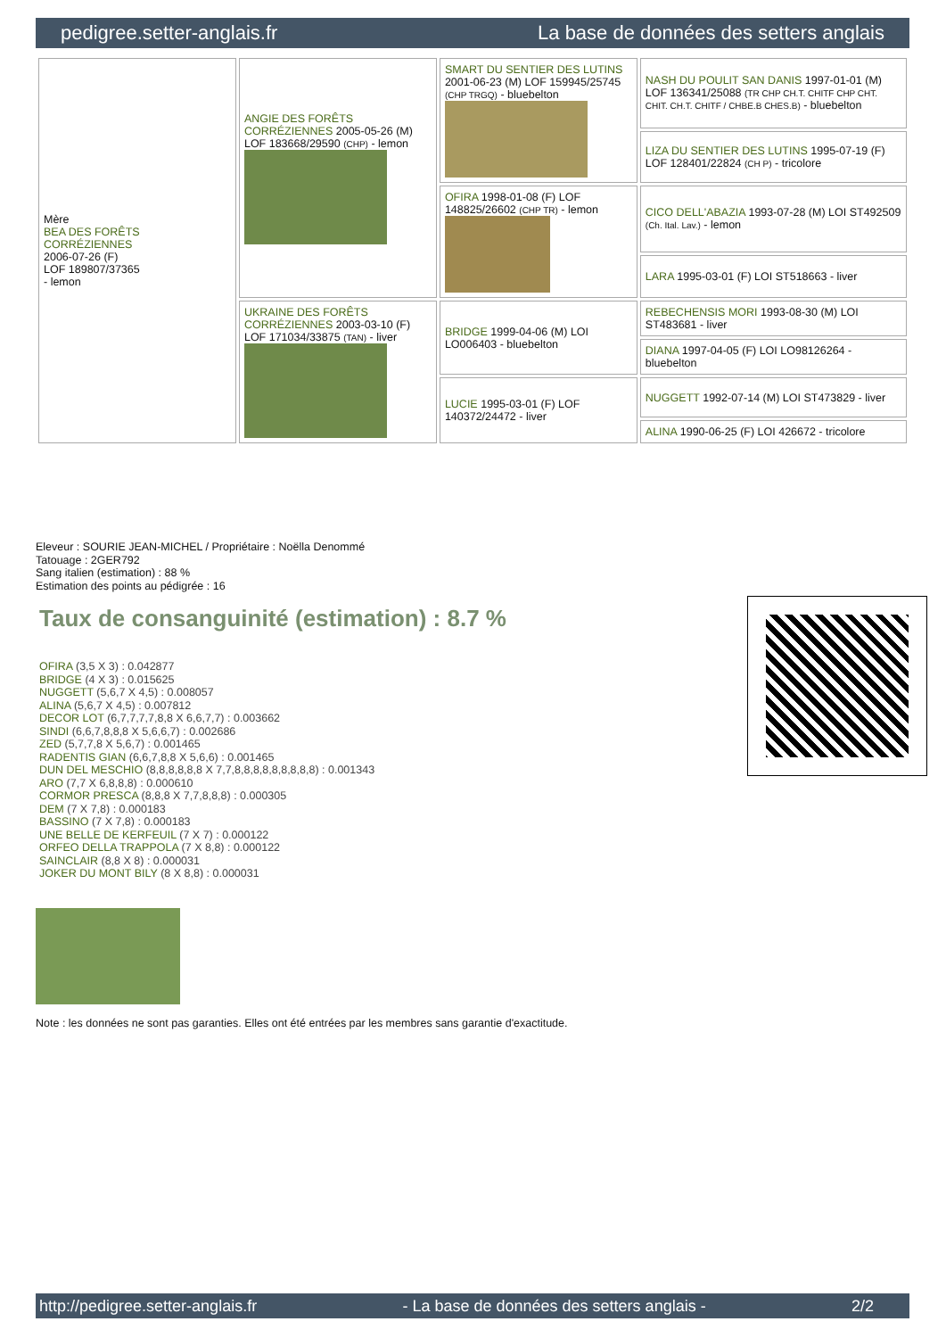pedigree.setter-anglais.fr La base de données des setters anglais
| Mère BEA DES FORÊTS CORRÉZIENNES 2006-07-26 (F) LOF 189807/37365 - lemon | ANGIE DES FORÊTS CORRÉZIENNES 2005-05-26 (M) LOF 183668/29590 (CHP) - lemon | SMART DU SENTIER DES LUTINS 2001-06-23 (M) LOF 159945/25745 (CHP TRGQ) - bluebelton | NASH DU POULIT SAN DANIS 1997-01-01 (M) LOF 136341/25088 (TR CHP CH.T. CHITF CHP CHT. CHIT. CH.T. CHITF / CHBE.B CHES.B) - bluebelton |
| | | | LIZA DU SENTIER DES LUTINS 1995-07-19 (F) LOF 128401/22824 (CH P) - tricolore |
| | | OFIRA 1998-01-08 (F) LOF 148825/26602 (CHP TR) - lemon | CICO DELL'ABAZIA 1993-07-28 (M) LOI ST492509 (Ch. Ital. Lav.) - lemon |
| | | | LARA 1995-03-01 (F) LOI ST518663 - liver |
| | UKRAINE DES FORÊTS CORRÉZIENNES 2003-03-10 (F) LOF 171034/33875 (TAN) - liver | BRIDGE 1999-04-06 (M) LOI LO006403 - bluebelton | REBECHENSIS MORI 1993-08-30 (M) LOI ST483681 - liver |
| | | | DIANA 1997-04-05 (F) LOI LO98126264 - bluebelton |
| | | LUCIE 1995-03-01 (F) LOF 140372/24472 - liver | NUGGETT 1992-07-14 (M) LOI ST473829 - liver |
| | | | ALINA 1990-06-25 (F) LOI 426672 - tricolore |
Eleveur : SOURIE JEAN-MICHEL / Propriétaire : Noëlla Denommé
Tatouage : 2GER792
Sang italien (estimation) : 88 %
Estimation des points au pédigrée : 16
Taux de consanguinité (estimation) : 8.7 %
OFIRA (3,5 X 3) : 0.042877
BRIDGE (4 X 3) : 0.015625
NUGGETT (5,6,7 X 4,5) : 0.008057
ALINA (5,6,7 X 4,5) : 0.007812
DECOR LOT (6,7,7,7,7,8,8 X 6,6,7,7) : 0.003662
SINDI (6,6,7,8,8,8 X 5,6,6,7) : 0.002686
ZED (5,7,7,8 X 5,6,7) : 0.001465
RADENTIS GIAN (6,6,7,8,8 X 5,6,6) : 0.001465
DUN DEL MESCHIO (8,8,8,8,8,8 X 7,7,8,8,8,8,8,8,8,8,8) : 0.001343
ARO (7,7 X 6,8,8,8) : 0.000610
CORMOR PRESCA (8,8,8 X 7,7,8,8,8) : 0.000305
DEM (7 X 7,8) : 0.000183
BASSINO (7 X 7,8) : 0.000183
UNE BELLE DE KERFEUIL (7 X 7) : 0.000122
ORFEO DELLA TRAPPOLA (7 X 8,8) : 0.000122
SAINCLAIR (8,8 X 8) : 0.000031
JOKER DU MONT BILY (8 X 8,8) : 0.000031
Note : les données ne sont pas garanties. Elles ont été entrées par les membres sans garantie d'exactitude.
http://pedigree.setter-anglais.fr - La base de données des setters anglais - 2/2